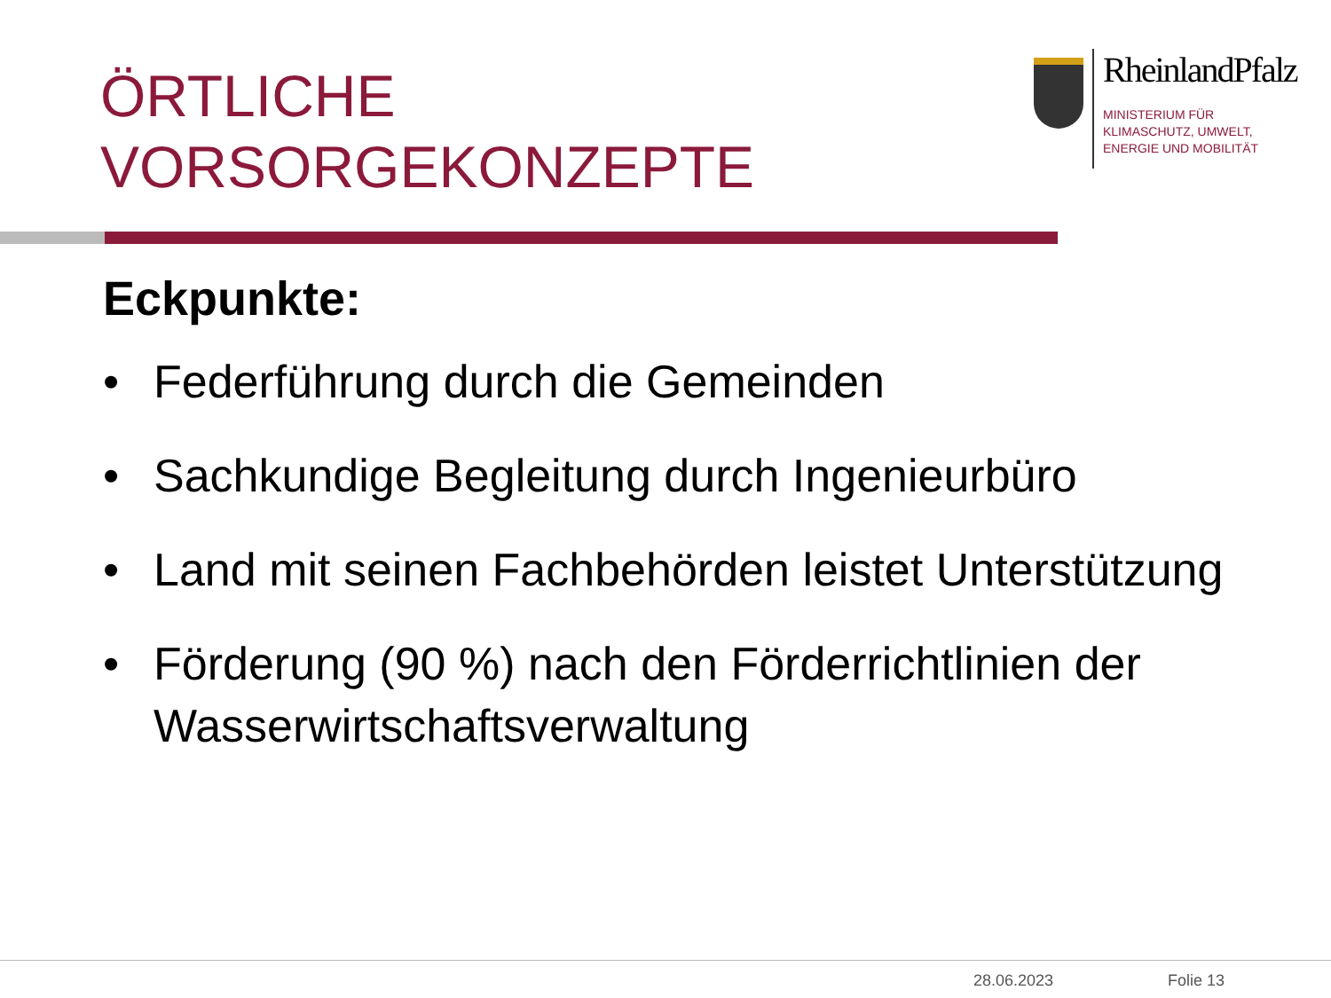ÖRTLICHE
VORSORGEKONZEPTE
RheinlandPfalz
MINISTERIUM FÜR
KLIMASCHUTZ, UMWELT,
ENERGIE UND MOBILITÄT
Eckpunkte:
• Federführung durch die Gemeinden
• Sachkundige Begleitung durch Ingenieurbüro
• Land mit seinen Fachbehörden leistet Unterstützung
• Förderung (90 %) nach den Förderrichtlinien der Wasserwirtschaftsverwaltung
28.06.2023 Folie 13